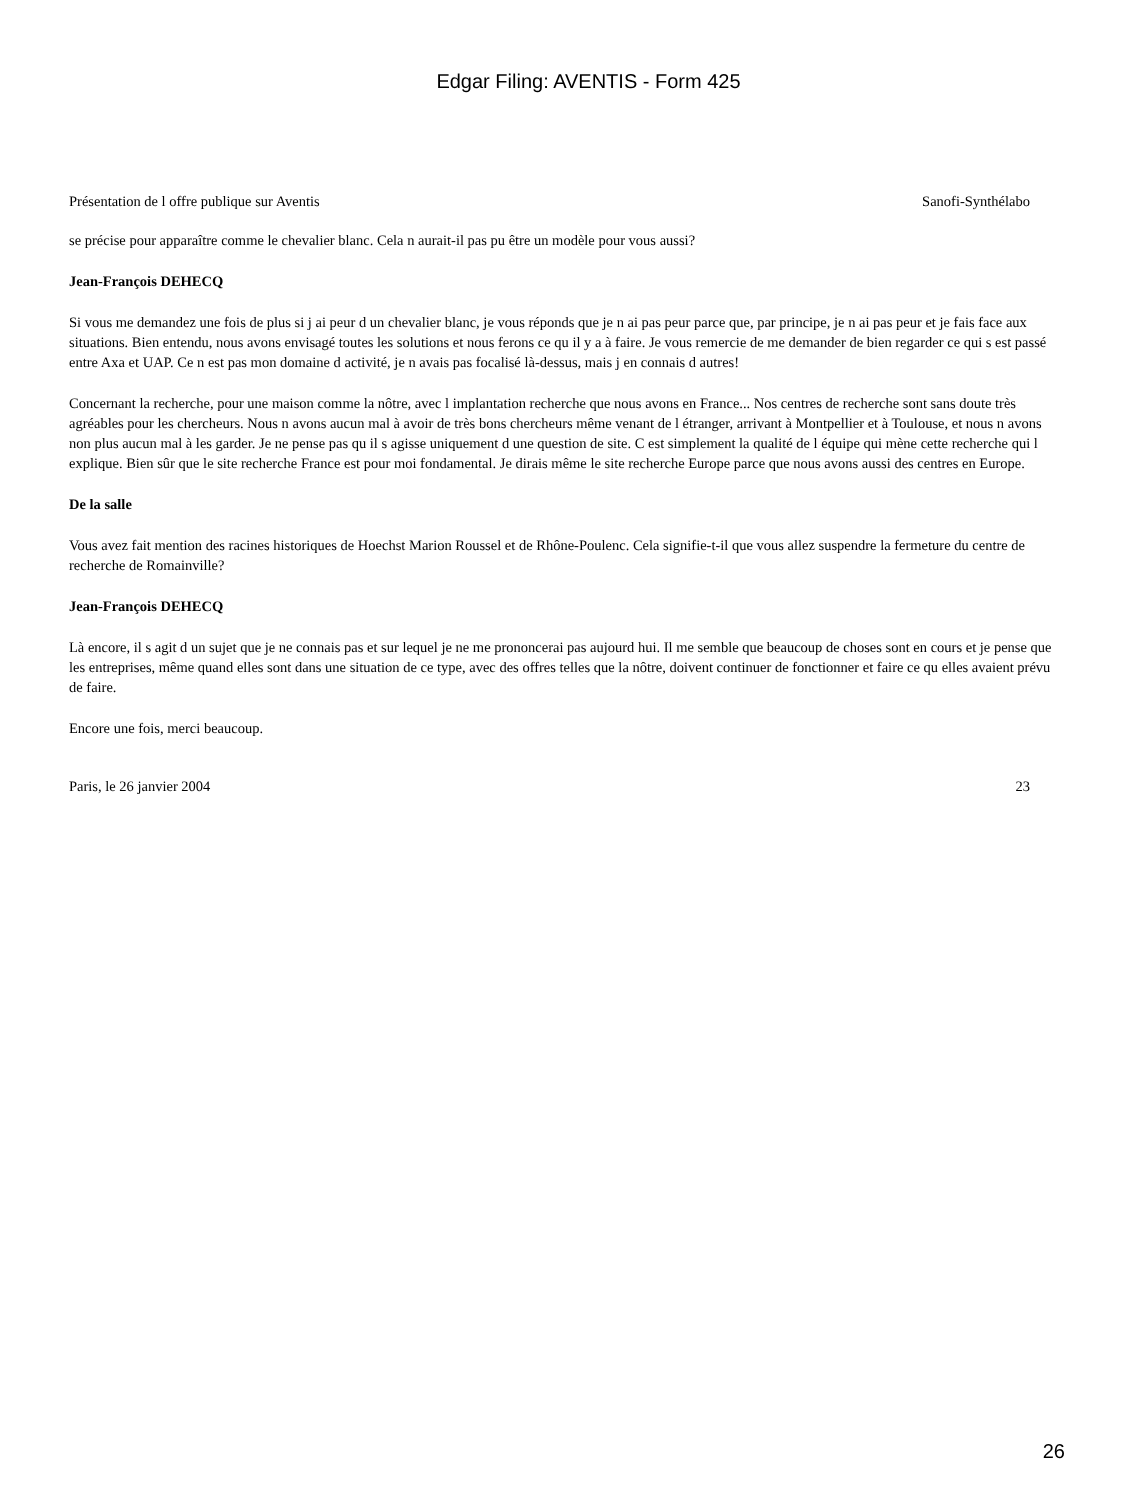Edgar Filing: AVENTIS - Form 425
Présentation de l offre publique sur Aventis Sanofi-Synthélabo
se précise pour apparaître comme le chevalier blanc. Cela n aurait-il pas pu être un modèle pour vous aussi?
Jean-François DEHECQ
Si vous me demandez une fois de plus si j ai peur d un chevalier blanc, je vous réponds que je n ai pas peur parce que, par principe, je n ai pas peur et je fais face aux situations. Bien entendu, nous avons envisagé toutes les solutions et nous ferons ce qu il y a à faire. Je vous remercie de me demander de bien regarder ce qui s est passé entre Axa et UAP. Ce n est pas mon domaine d activité, je n avais pas focalisé là-dessus, mais j en connais d autres!
Concernant la recherche, pour une maison comme la nôtre, avec l implantation recherche que nous avons en France... Nos centres de recherche sont sans doute très agréables pour les chercheurs. Nous n avons aucun mal à avoir de très bons chercheurs même venant de l étranger, arrivant à Montpellier et à Toulouse, et nous n avons non plus aucun mal à les garder. Je ne pense pas qu il s agisse uniquement d une question de site. C est simplement la qualité de l équipe qui mène cette recherche qui l explique. Bien sûr que le site recherche France est pour moi fondamental. Je dirais même le site recherche Europe parce que nous avons aussi des centres en Europe.
De la salle
Vous avez fait mention des racines historiques de Hoechst Marion Roussel et de Rhône-Poulenc. Cela signifie-t-il que vous allez suspendre la fermeture du centre de recherche de Romainville?
Jean-François DEHECQ
Là encore, il s agit d un sujet que je ne connais pas et sur lequel je ne me prononcerai pas aujourd hui. Il me semble que beaucoup de choses sont en cours et je pense que les entreprises, même quand elles sont dans une situation de ce type, avec des offres telles que la nôtre, doivent continuer de fonctionner et faire ce qu elles avaient prévu de faire.
Encore une fois, merci beaucoup.
Paris, le 26 janvier 2004 23
26